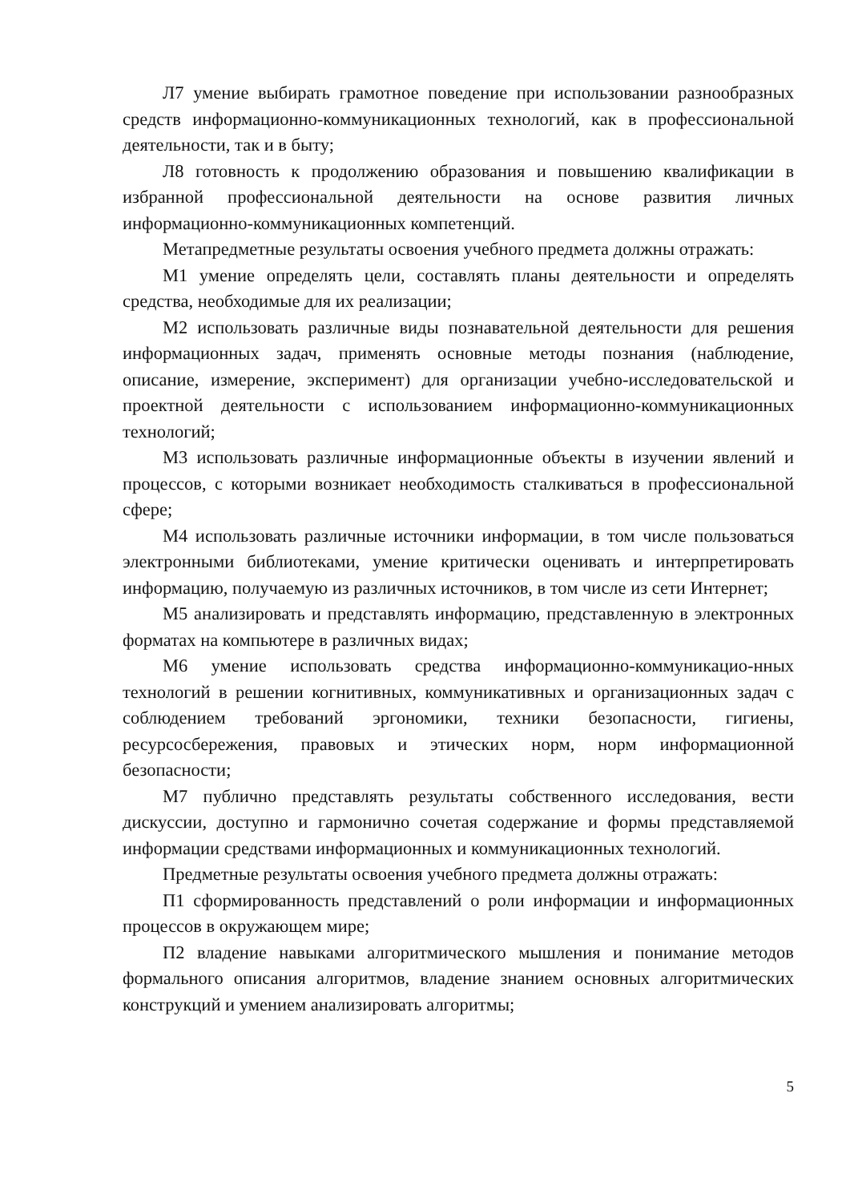Л7 умение выбирать грамотное поведение при использовании разнообразных средств информационно-коммуникационных технологий, как в профессиональной деятельности, так и в быту;
Л8 готовность к продолжению образования и повышению квалификации в избранной профессиональной деятельности на основе развития личных информационно-коммуникационных компетенций.
Метапредметные результаты освоения учебного предмета должны отражать:
М1 умение определять цели, составлять планы деятельности и определять средства, необходимые для их реализации;
М2 использовать различные виды познавательной деятельности для решения информационных задач, применять основные методы познания (наблюдение, описание, измерение, эксперимент) для организации учебно-исследовательской и проектной деятельности с использованием информационно-коммуникационных технологий;
М3 использовать различные информационные объекты в изучении явлений и процессов, с которыми возникает необходимость сталкиваться в профессиональной сфере;
М4 использовать различные источники информации, в том числе пользоваться электронными библиотеками, умение критически оценивать и интерпретировать информацию, получаемую из различных источников, в том числе из сети Интернет;
М5 анализировать и представлять информацию, представленную в электронных форматах на компьютере в различных видах;
М6 умение использовать средства информационно-коммуникацио-нных технологий в решении когнитивных, коммуникативных и организационных задач с соблюдением требований эргономики, техники безопасности, гигиены, ресурсосбережения, правовых и этических норм, норм информационной безопасности;
М7 публично представлять результаты собственного исследования, вести дискуссии, доступно и гармонично сочетая содержание и формы представляемой информации средствами информационных и коммуникационных технологий.
Предметные результаты освоения учебного предмета должны отражать:
П1 сформированность представлений о роли информации и информационных процессов в окружающем мире;
П2 владение навыками алгоритмического мышления и понимание методов формального описания алгоритмов, владение знанием основных алгоритмических конструкций и умением анализировать алгоритмы;
5